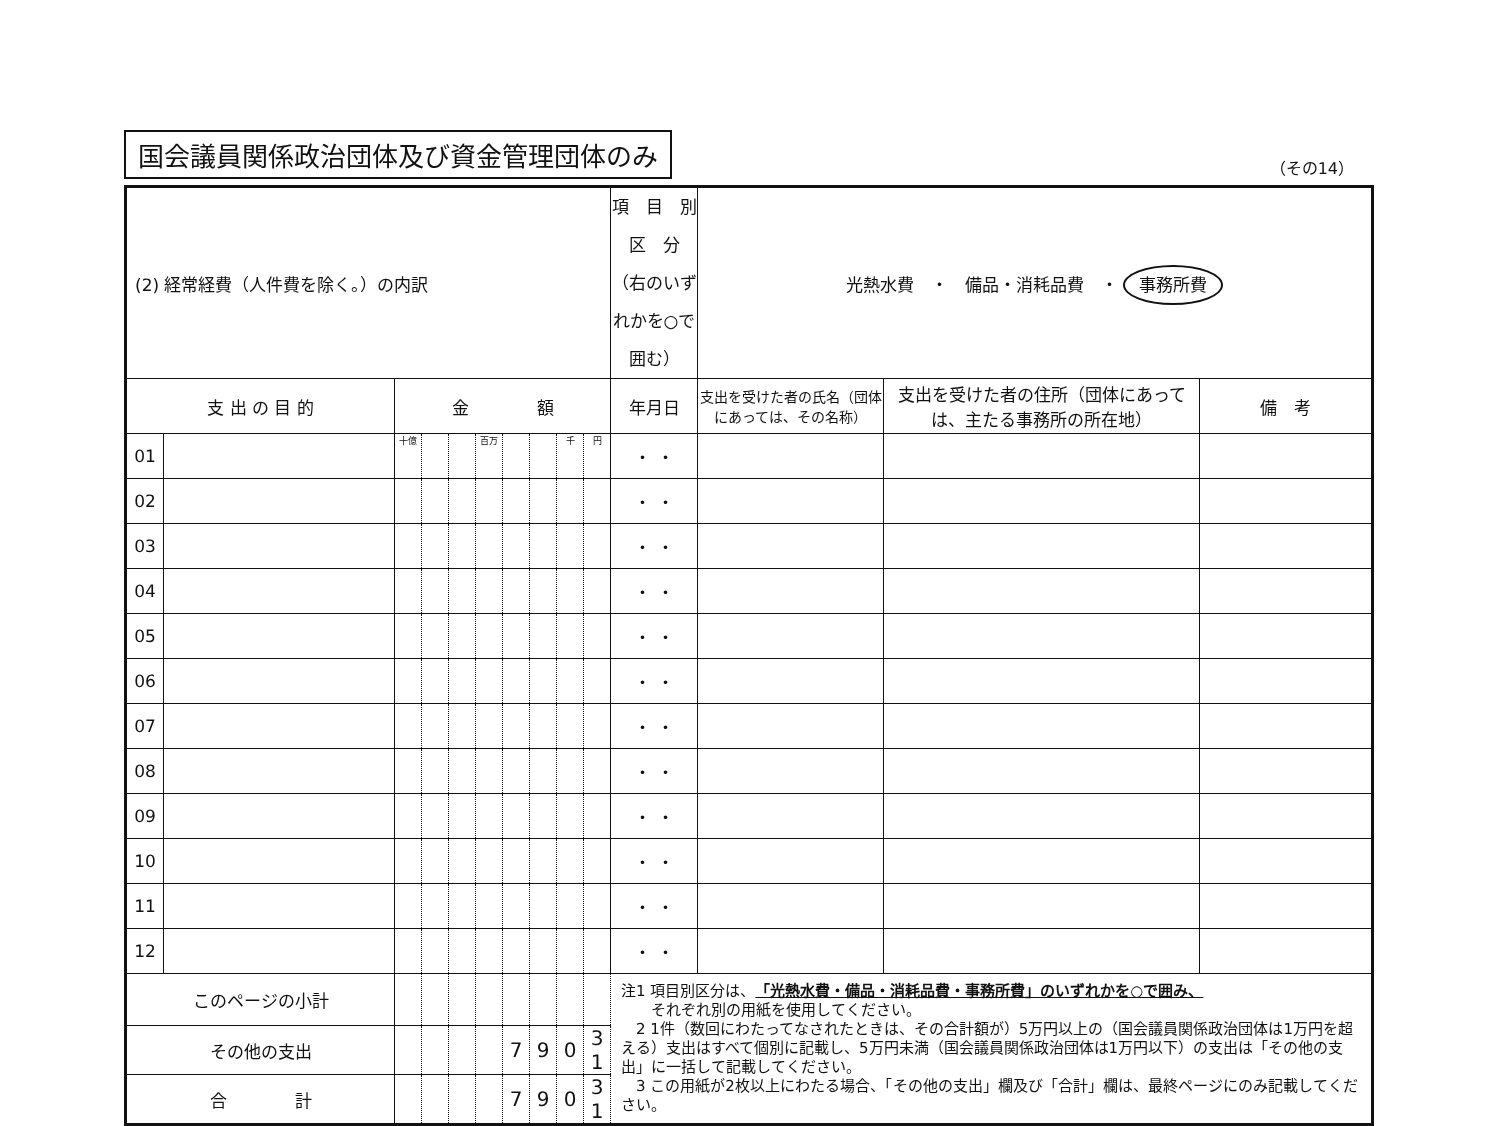国会議員関係政治団体及び資金管理団体のみ
（その14）
| (2) 経常経費（人件費を除く。）の内訳 | | | | | | | | | | 項 目 別 区 分 （右のいずれかを○で囲む） | 光熱水費 ・ 備品・消耗品費 ・ 事務所費 | | |
| 支 出 の 目 的 | | 金 額 | | | | | | | | 年月日 | 支出を受けた者の氏名（団体にあっては、その名称） | 支出を受けた者の住所（団体にあっては、主たる事務所の所在地） | 備 考 |
| 01 | | 十億 | | | 百万 | | | 千 | 円 | ・ ・ | | | |
| 02 | | | | | | | | | | ・ ・ | | | |
| 03 | | | | | | | | | | ・ ・ | | | |
| 04 | | | | | | | | | | ・ ・ | | | |
| 05 | | | | | | | | | | ・ ・ | | | |
| 06 | | | | | | | | | | ・ ・ | | | |
| 07 | | | | | | | | | | ・ ・ | | | |
| 08 | | | | | | | | | | ・ ・ | | | |
| 09 | | | | | | | | | | ・ ・ | | | |
| 10 | | | | | | | | | | ・ ・ | | | |
| 11 | | | | | | | | | | ・ ・ | | | |
| 12 | | | | | | | | | | ・ ・ | | | |
| このページの小計 | | | | | | | | | | 注1 項目別区分は、 「光熱水費・備品・消耗品費・事務所費」のいずれかを○で囲み、 それぞれ別の用紙を使用してください。 2 1件（数回にわたってなされたときは、その合計額が）5万円以上の（国会議員関係政治団体は1万円を超える）支出はすべて個別に記載し、5万円未満（国会議員関係政治団体は1万円以下）の支出は「その他の支出」に一括して記載してください。 3 この用紙が2枚以上にわたる場合、「その他の支出」欄及び「合計」欄は、最終ページにのみ記載してください。 | | | |
| その他の支出 | | | | | | 7 | 9 | 0 | 3 1 | | | | |
| 合 計 | | | | | | 7 | 9 | 0 | 3 1 | | | | |